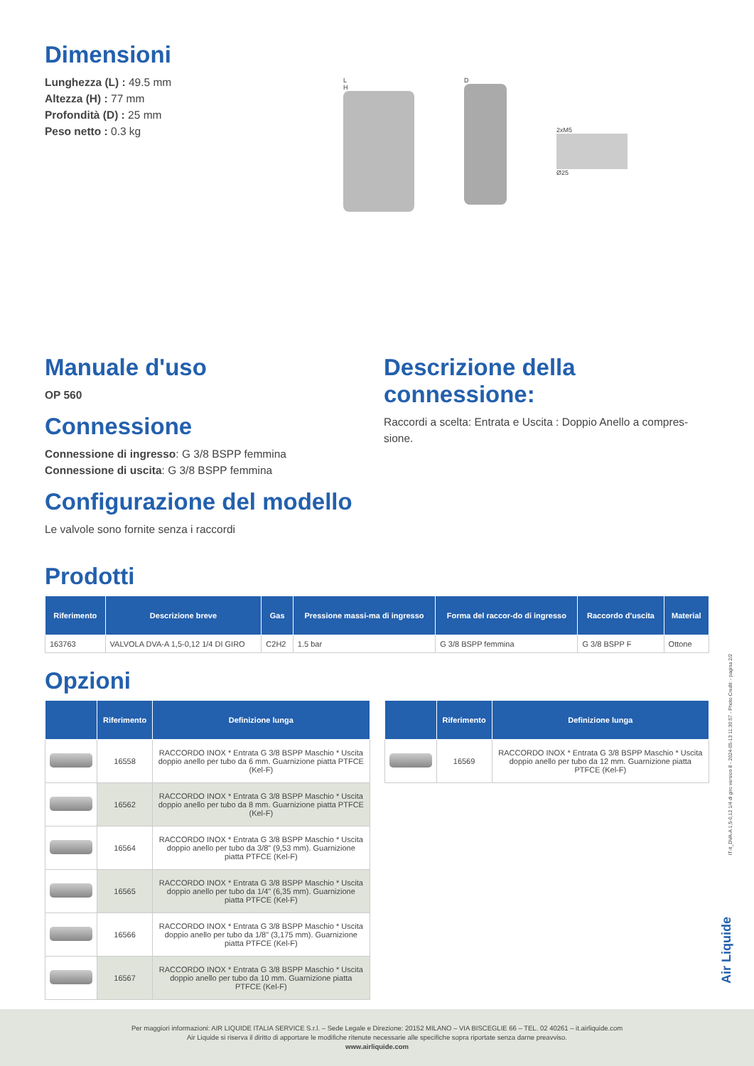Dimensioni
Lunghezza (L) : 49.5 mm
Altezza (H) : 77 mm
Profondità (D) : 25 mm
Peso netto : 0.3 kg
L
H
D
2xM5
Ø25
Manuale d'uso
OP 560
Connessione
Connessione di ingresso: G 3/8 BSPP femmina
Connessione di uscita: G 3/8 BSPP femmina
Configurazione del modello
Le valvole sono fornite senza i raccordi
Descrizione della connessione:
Raccordi a scelta: Entrata e Uscita : Doppio Anello a compres-sione.
Prodotti
| Riferimento | Descrizione breve | Gas | Pressione massi-ma di ingresso | Forma del raccor-do di ingresso | Raccordo d'uscita | Material |
| --- | --- | --- | --- | --- | --- | --- |
| 163763 | VALVOLA DVA-A 1,5-0,12 1/4 DI GIRO | C2H2 | 1.5 bar | G 3/8 BSPP femmina | G 3/8 BSPP F | Ottone |
Opzioni
| | Riferimento | Definizione lunga |
| --- | --- | --- |
| | 16558 | RACCORDO INOX * Entrata G 3/8 BSPP Maschio * Uscita doppio anello per tubo da 6 mm. Guarnizione piatta PTFCE (Kel-F) |
| | 16562 | RACCORDO INOX * Entrata G 3/8 BSPP Maschio * Uscita doppio anello per tubo da 8 mm. Guarnizione piatta PTFCE (Kel-F) |
| | 16564 | RACCORDO INOX * Entrata G 3/8 BSPP Maschio * Uscita doppio anello per tubo da 3/8" (9,53 mm). Guarnizione piatta PTFCE (Kel-F) |
| | 16565 | RACCORDO INOX * Entrata G 3/8 BSPP Maschio * Uscita doppio anello per tubo da 1/4" (6,35 mm). Guarnizione piatta PTFCE (Kel-F) |
| | 16566 | RACCORDO INOX * Entrata G 3/8 BSPP Maschio * Uscita doppio anello per tubo da 1/8" (3,175 mm). Guarnizione piatta PTFCE (Kel-F) |
| | 16567 | RACCORDO INOX * Entrata G 3/8 BSPP Maschio * Uscita doppio anello per tubo da 10 mm. Guarnizione piatta PTFCE (Kel-F) |
| | Riferimento | Definizione lunga |
| --- | --- | --- |
| | 16569 | RACCORDO INOX * Entrata G 3/8 BSPP Maschio * Uscita doppio anello per tubo da 12 mm. Guarnizione piatta PTFCE (Kel-F) |
IT-it_DVA-A 1,5-0,12 1/4 di giro version 8 - 2024-05-13 11:30:57 - Photo Credit: - pagina 2/2
Air Liquide
Per maggiori informazioni: AIR LIQUIDE ITALIA SERVICE S.r.l. – Sede Legale e Direzione: 20152 MILANO – VIA BISCEGLIE 66 – TEL. 02 40261 – it.airliquide.com
Air Liquide si riserva il diritto di apportare le modifiche ritenute necessarie alle specifiche sopra riportate senza darne preavviso.
www.airliquide.com